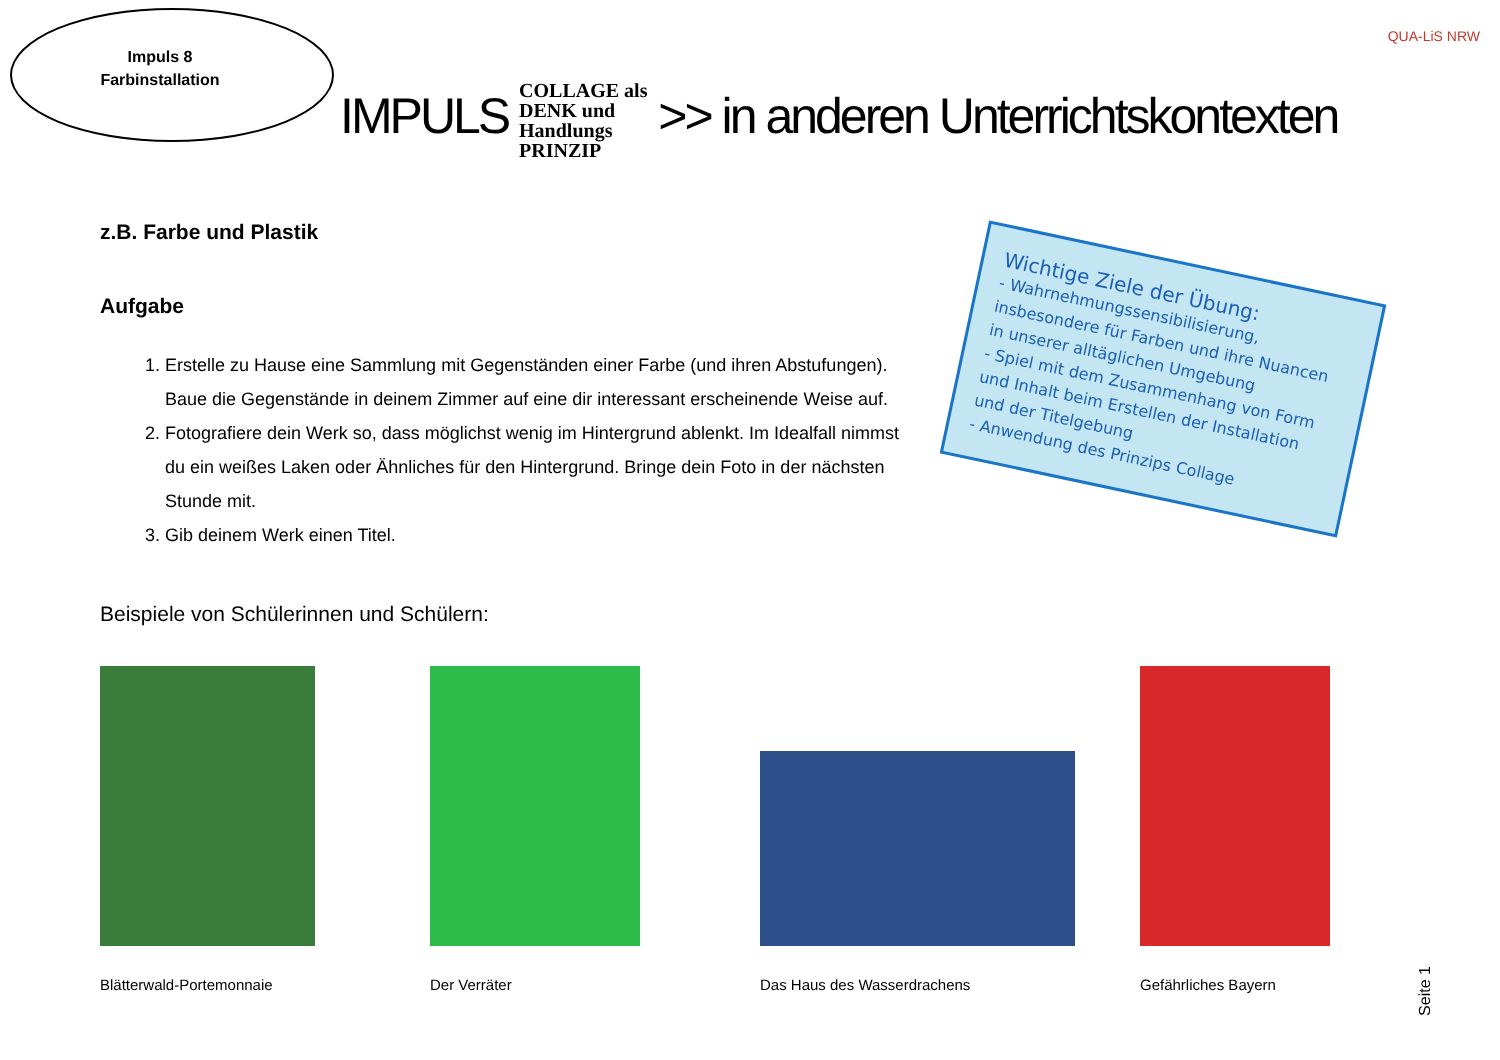QUA-LiS NRW
Impuls 8
Farbinstallation
IMPULS COLLAGE als
DENK und
Handlungs
PRINZIP >> in anderen Unterrichtskontexten
z.B. Farbe und Plastik
Aufgabe
1. Erstelle zu Hause eine Sammlung mit Gegenständen einer Farbe (und ihren Abstufungen). Baue die Gegenstände in deinem Zimmer auf eine dir interessant erscheinende Weise auf.
2. Fotografiere dein Werk so, dass möglichst wenig im Hintergrund ablenkt. Im Idealfall nimmst du ein weißes Laken oder Ähnliches für den Hintergrund. Bringe dein Foto in der nächsten Stunde mit.
3. Gib deinem Werk einen Titel.
Wichtige Ziele der Übung:
- Wahrnehmungssensibilisierung, insbesondere für Farben und ihre Nuancen in unserer alltäglichen Umgebung
- Spiel mit dem Zusammenhang von Form und Inhalt beim Erstellen der Installation und der Titelgebung
- Anwendung des Prinzips Collage
Beispiele von Schülerinnen und Schülern:
Blätterwald-Portemonnaie Der Verräter Das Haus des Wasserdrachens Gefährliches Bayern
Seite 1